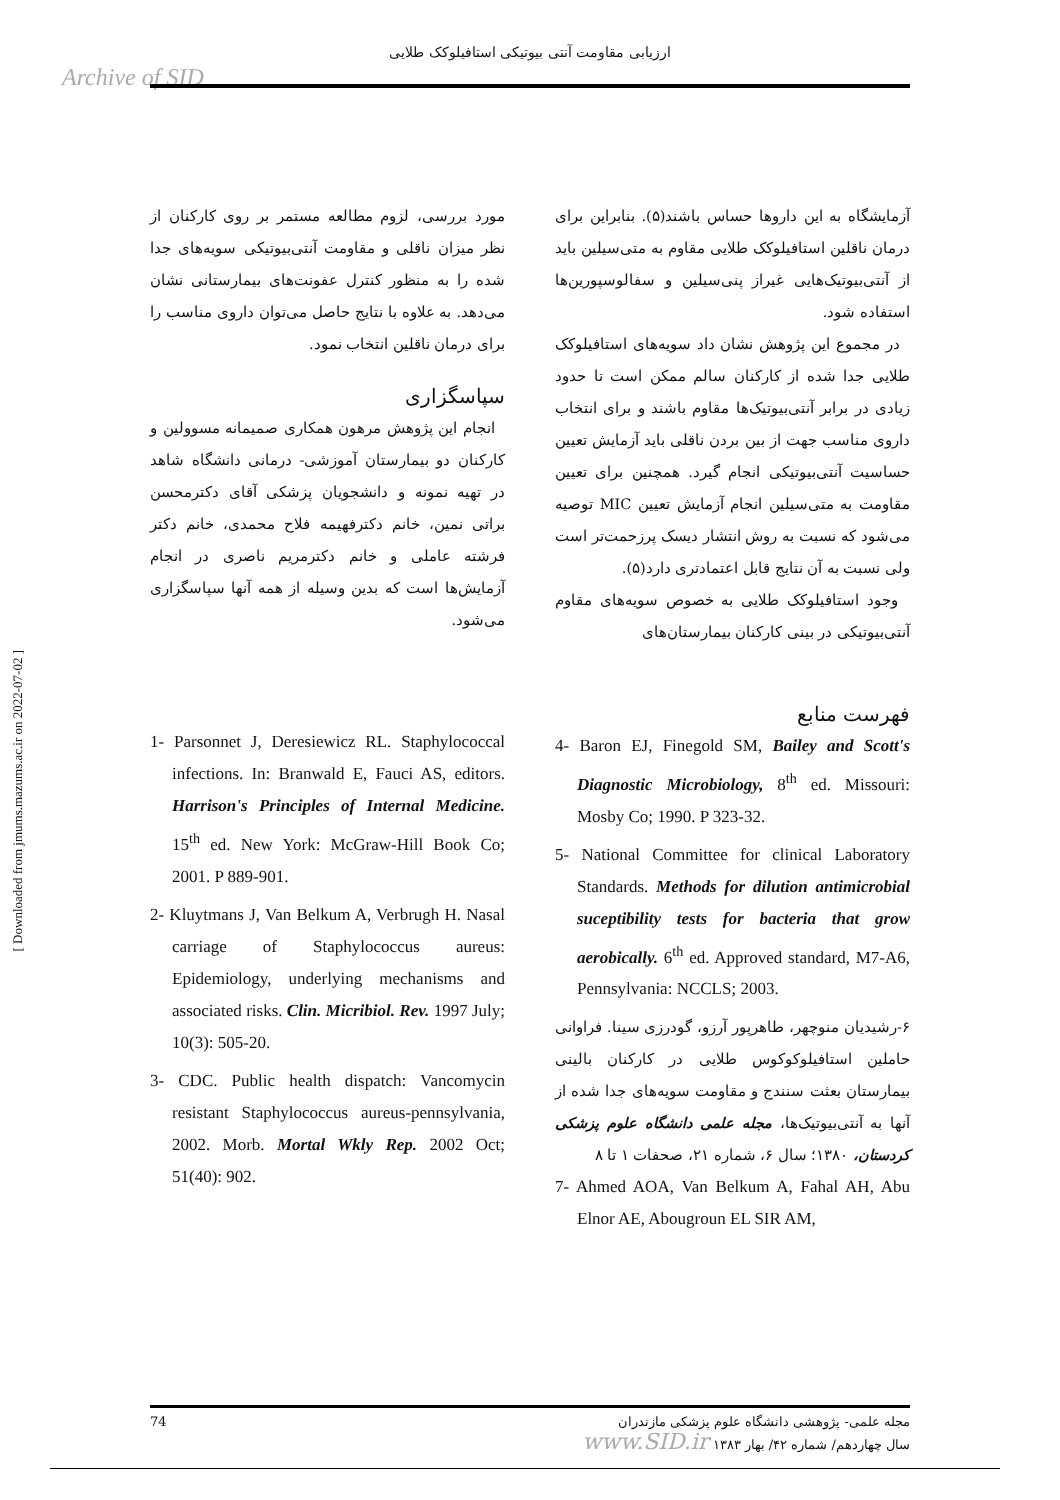ارزیابی مقاومت آنتی بیوتیکی استافیلوکک طلایی
Archive of SID
آزمایشگاه به این داروها حساس باشند(۵). بنابراین برای درمان ناقلین استافیلوکک طلایی مقاوم به متی‌سیلین باید از آنتی‌بیوتیک‌هایی غیراز پنی‌سیلین و سفالوسپورین‌ها استفاده شود.
در مجموع این پژوهش نشان داد سویه‌های استافیلوکک طلایی جدا شده از کارکنان سالم ممکن است تا حدود زیادی در برابر آنتی‌بیوتیک‌ها مقاوم باشند و برای انتخاب داروی مناسب جهت از بین بردن ناقلی باید آزمایش تعیین حساسیت آنتی‌بیوتیکی انجام گیرد. همچنین برای تعیین مقاومت به متی‌سیلین انجام آزمایش تعیین MIC توصیه می‌شود که نسبت به روش انتشار دیسک پرزحمت‌تر است ولی نسبت به آن نتایج قابل اعتمادتری دارد(۵).
وجود استافیلوکک طلایی به خصوص سویه‌های مقاوم آنتی‌بیوتیکی در بینی کارکنان بیمارستان‌های
فهرست منابع
4- Baron EJ, Finegold SM, Bailey and Scott's Diagnostic Microbiology, 8<sup>th</sup> ed. Missouri: Mosby Co; 1990. P 323-32.
5- National Committee for clinical Laboratory Standards. Methods for dilution antimicrobial suceptibility tests for bacteria that grow aerobically. 6<sup>th</sup> ed. Approved standard, M7-A6, Pennsylvania: NCCLS; 2003.
۶-رشیدیان منوچهر، طاهرپور آرزو، گودرزی سینا. فراوانی حاملین استافیلوکوکوس طلایی در کارکنان بالینی بیمارستان بعثت سنندج و مقاومت سویه‌های جدا شده از آنها به آنتی‌بیوتیک‌ها، مجله علمی دانشگاه علوم پزشکی کردستان، ۱۳۸۰؛ سال ۶، شماره ۲۱، صحفات ۱ تا ۸
7- Ahmed AOA, Van Belkum A, Fahal AH, Abu Elnor AE, Abougroun EL SIR AM,
مورد بررسی، لزوم مطالعه مستمر بر روی کارکنان از نظر میزان ناقلی و مقاومت آنتی‌بیوتیکی سویه‌های جدا شده را به منظور کنترل عفونت‌های بیمارستانی نشان می‌دهد. به علاوه با نتایج حاصل می‌توان داروی مناسب را برای درمان ناقلین انتخاب نمود.
سپاسگزاری
انجام این پژوهش مرهون همکاری صمیمانه مسوولین و کارکنان دو بیمارستان آموزشی- درمانی دانشگاه شاهد در تهیه نمونه و دانشجویان پزشکی آقای دکترمحسن براتی نمین، خانم دکترفهیمه فلاح محمدی، خانم دکتر فرشته عاملی و خانم دکترمریم ناصری در انجام آزمایش‌ها است که بدین وسیله از همه آنها سپاسگزاری می‌شود.
1- Parsonnet J, Deresiewicz RL. Staphylococcal infections. In: Branwald E, Fauci AS, editors. Harrison's Principles of Internal Medicine. 15<sup>th</sup> ed. New York: McGraw-Hill Book Co; 2001. P 889-901.
2- Kluytmans J, Van Belkum A, Verbrugh H. Nasal carriage of Staphylococcus aureus: Epidemiology, underlying mechanisms and associated risks. Clin. Micribiol. Rev. 1997 July; 10(3): 505-20.
3- CDC. Public health dispatch: Vancomycin resistant Staphylococcus aureus-pennsylvania, 2002. Morb. Mortal Wkly Rep. 2002 Oct; 51(40): 902.
[ Downloaded from jmums.mazums.ac.ir on 2022-07-02 ]
74 مجله علمی- پژوهشی دانشگاه علوم پزشکی مازندران
سال چهاردهم/ شماره ۴۲/ بهار ۱۳۸۳ www.SID.ir